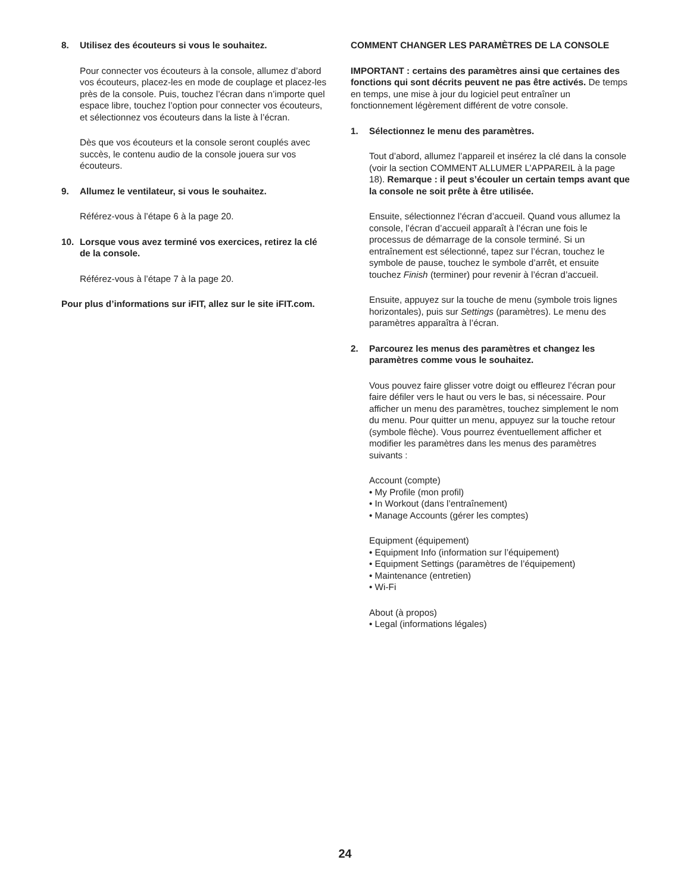8. Utilisez des écouteurs si vous le souhaitez.
Pour connecter vos écouteurs à la console, allumez d’abord vos écouteurs, placez-les en mode de couplage et placez-les près de la console. Puis, touchez l’écran dans n’importe quel espace libre, touchez l’option pour connecter vos écouteurs, et sélectionnez vos écouteurs dans la liste à l’écran.
Dès que vos écouteurs et la console seront couplés avec succès, le contenu audio de la console jouera sur vos écouteurs.
9. Allumez le ventilateur, si vous le souhaitez.
Référez-vous à l’étape 6 à la page 20.
10. Lorsque vous avez terminé vos exercices, retirez la clé de la console.
Référez-vous à l’étape 7 à la page 20.
Pour plus d’informations sur iFIT, allez sur le site iFIT.com.
COMMENT CHANGER LES PARAMÈTRES DE LA CONSOLE
IMPORTANT : certains des paramètres ainsi que certaines des fonctions qui sont décrits peuvent ne pas être activés. De temps en temps, une mise à jour du logiciel peut entraîner un fonctionnement légèrement différent de votre console.
1. Sélectionnez le menu des paramètres.
Tout d’abord, allumez l’appareil et insérez la clé dans la console (voir la section COMMENT ALLUMER L’APPAREIL à la page 18). Remarque : il peut s’écouler un certain temps avant que la console ne soit prête à être utilisée.
Ensuite, sélectionnez l’écran d’accueil. Quand vous allumez la console, l’écran d’accueil apparaît à l’écran une fois le processus de démarrage de la console terminé. Si un entraînement est sélectionné, tapez sur l’écran, touchez le symbole de pause, touchez le symbole d’arrêt, et ensuite touchez Finish (terminer) pour revenir à l’écran d’accueil.
Ensuite, appuyez sur la touche de menu (symbole trois lignes horizontales), puis sur Settings (paramètres). Le menu des paramètres apparaîtra à l’écran.
2. Parcourez les menus des paramètres et changez les paramètres comme vous le souhaitez.
Vous pouvez faire glisser votre doigt ou effleurez l’écran pour faire défiler vers le haut ou vers le bas, si nécessaire. Pour afficher un menu des paramètres, touchez simplement le nom du menu. Pour quitter un menu, appuyez sur la touche retour (symbole flèche). Vous pourrez éventuellement afficher et modifier les paramètres dans les menus des paramètres suivants :
Account (compte)
• My Profile (mon profil)
• In Workout (dans l’entraînement)
• Manage Accounts (gérer les comptes)
Equipment (équipement)
• Equipment Info (information sur l’équipement)
• Equipment Settings (paramètres de l’équipement)
• Maintenance (entretien)
• Wi-Fi
About (à propos)
• Legal (informations légales)
24